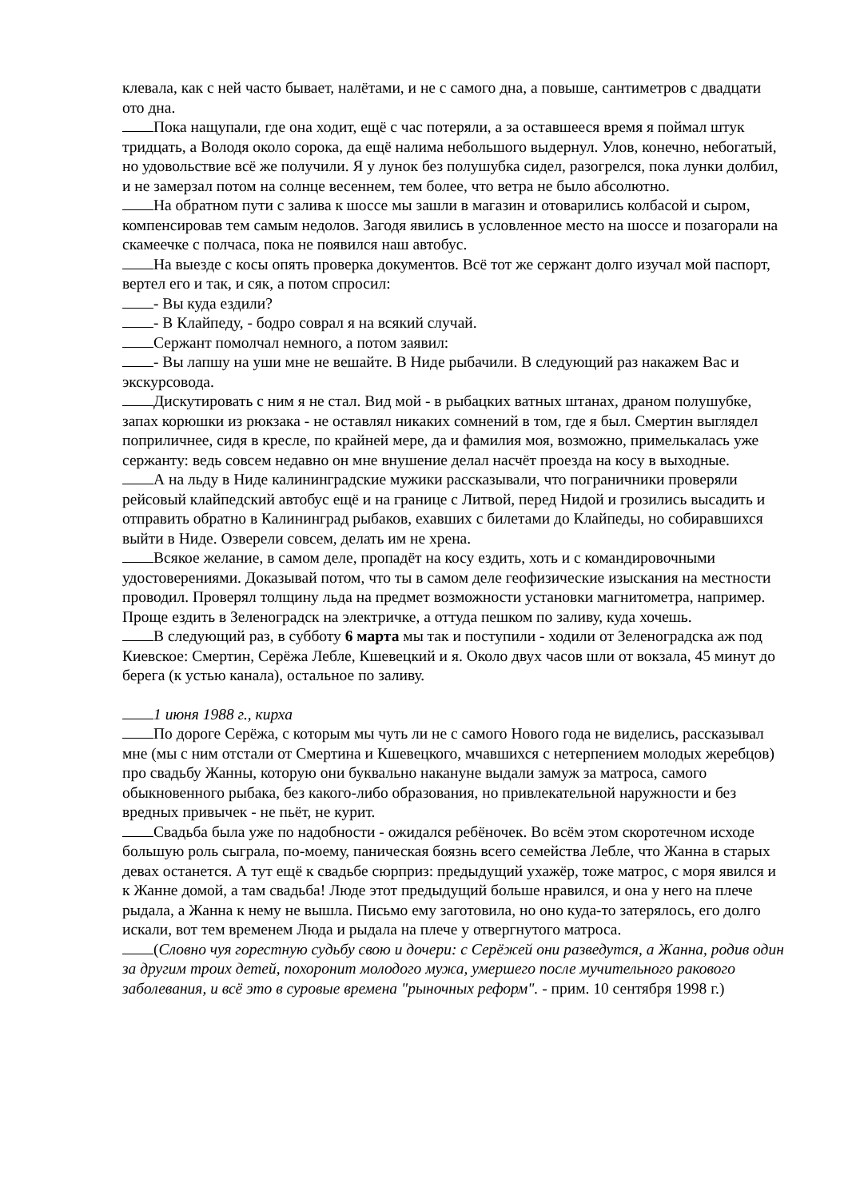клевала, как с ней часто бывает, налётами, и не с самого дна, а повыше, сантиметров с двадцати ото дна.
Пока нащупали, где она ходит, ещё с час потеряли, а за оставшееся время я поймал штук тридцать, а Володя около сорока, да ещё налима небольшого выдернул. Улов, конечно, небогатый, но удовольствие всё же получили. Я у лунок без полушубка сидел, разогрелся, пока лунки долбил, и не замерзал потом на солнце весеннем, тем более, что ветра не было абсолютно.
На обратном пути с залива к шоссе мы зашли в магазин и отоварились колбасой и сыром, компенсировав тем самым недолов. Загодя явились в условленное место на шоссе и позагорали на скамеечке с полчаса, пока не появился наш автобус.
На выезде с косы опять проверка документов. Всё тот же сержант долго изучал мой паспорт, вертел его и так, и сяк, а потом спросил:
- Вы куда ездили?
- В Клайпеду, - бодро соврал я на всякий случай.
Сержант помолчал немного, а потом заявил:
- Вы лапшу на уши мне не вешайте. В Ниде рыбачили. В следующий раз накажем Вас и экскурсовода.
Дискутировать с ним я не стал. Вид мой - в рыбацких ватных штанах, драном полушубке, запах корюшки из рюкзака - не оставлял никаких сомнений в том, где я был. Смертин выглядел поприличнее, сидя в кресле, по крайней мере, да и фамилия моя, возможно, примелькалась уже сержанту: ведь совсем недавно он мне внушение делал насчёт проезда на косу в выходные.
А на льду в Ниде калининградские мужики рассказывали, что пограничники проверяли рейсовый клайпедский автобус ещё и на границе с Литвой, перед Нидой и грозились высадить и отправить обратно в Калининград рыбаков, ехавших с билетами до Клайпеды, но собиравшихся выйти в Ниде. Озверели совсем, делать им не хрена.
Всякое желание, в самом деле, пропадёт на косу ездить, хоть и с командировочными удостоверениями. Доказывай потом, что ты в самом деле геофизические изыскания на местности проводил. Проверял толщину льда на предмет возможности установки магнитометра, например. Проще ездить в Зеленоградск на электричке, а оттуда пешком по заливу, куда хочешь.
В следующий раз, в субботу 6 марта мы так и поступили - ходили от Зеленоградска аж под Киевское: Смертин, Серёжа Лебле, Кшевецкий и я. Около двух часов шли от вокзала, 45 минут до берега (к устью канала), остальное по заливу.
1 июня 1988 г., кирха
По дороге Серёжа, с которым мы чуть ли не с самого Нового года не виделись, рассказывал мне (мы с ним отстали от Смертина и Кшевецкого, мчавшихся с нетерпением молодых жеребцов) про свадьбу Жанны, которую они буквально накануне выдали замуж за матроса, самого обыкновенного рыбака, без какого-либо образования, но привлекательной наружности и без вредных привычек - не пьёт, не курит.
Свадьба была уже по надобности - ожидался ребёночек. Во всём этом скоротечном исходе большую роль сыграла, по-моему, паническая боязнь всего семейства Лебле, что Жанна в старых девах останется. А тут ещё к свадьбе сюрприз: предыдущий ухажёр, тоже матрос, с моря явился и к Жанне домой, а там свадьба! Люде этот предыдущий больше нравился, и она у него на плече рыдала, а Жанна к нему не вышла. Письмо ему заготовила, но оно куда-то затерялось, его долго искали, вот тем временем Люда и рыдала на плече у отвергнутого матроса.
(Словно чуя горестную судьбу свою и дочери: с Серёжей они разведутся, а Жанна, родив один за другим троих детей, похоронит молодого мужа, умершего после мучительного ракового заболевания, и всё это в суровые времена "рыночных реформ". - прим. 10 сентября 1998 г.)